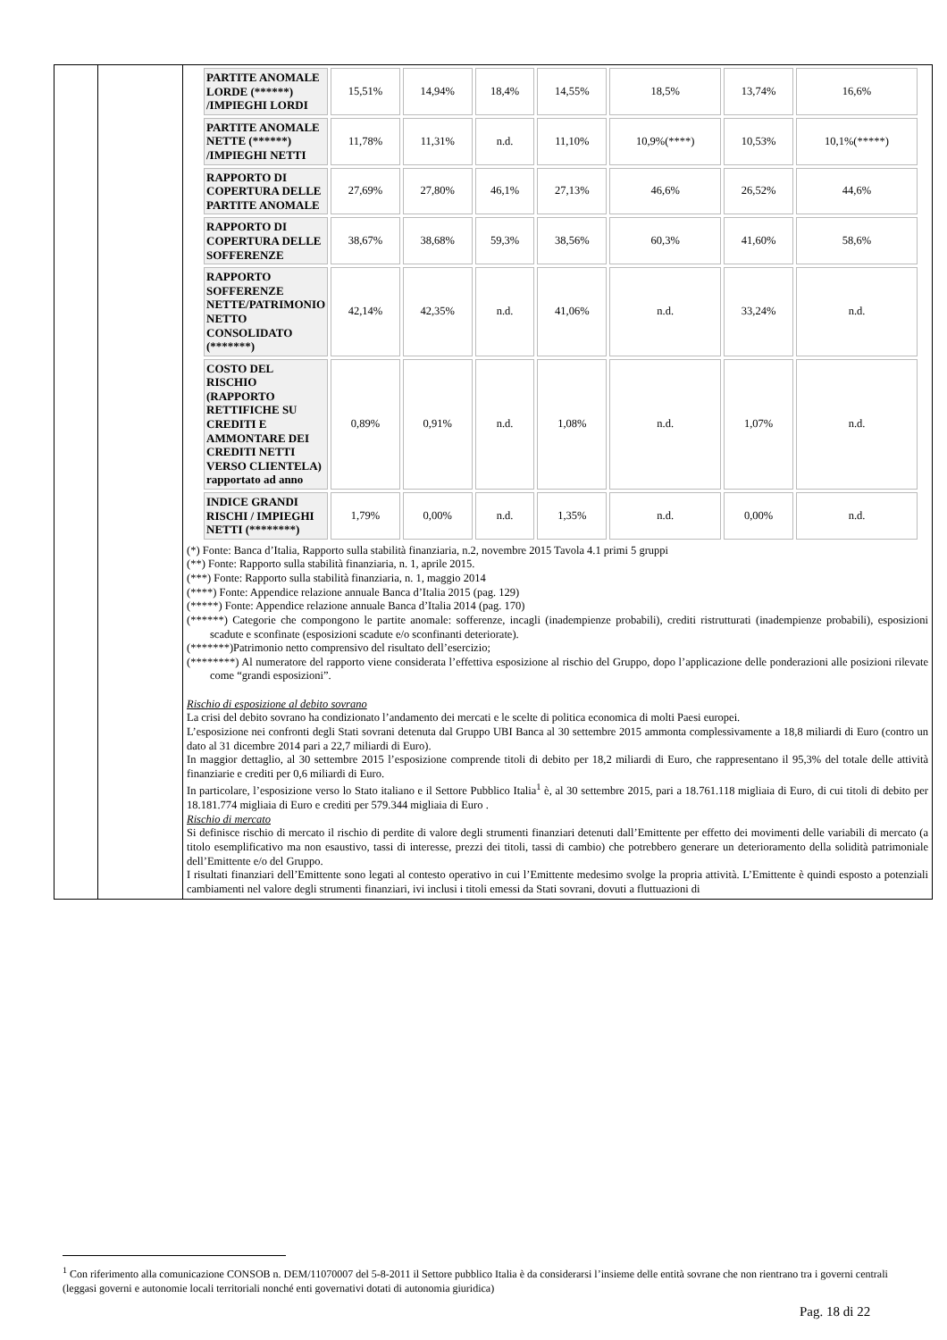| | | / PARTITE ANOMALE LORDE (******) /IMPIEGHI LORDI / 15,51% / 14,94% / 18,4% / 14,55% / 18,5% / 13,74% / 16,6% / / PARTITE ANOMALE NETTE (******) /IMPIEGHI NETTI / 11,78% / 11,31% / n.d. / 11,10% / 10,9%(****) / 10,53% / 10,1%(*****) / / RAPPORTO DI COPERTURA DELLE PARTITE ANOMALE / 27,69% / 27,80% / 46,1% / 27,13% / 46,6% / 26,52% / 44,6% / / RAPPORTO DI COPERTURA DELLE SOFFERENZE / 38,67% / 38,68% / 59,3% / 38,56% / 60,3% / 41,60% / 58,6% / / RAPPORTO SOFFERENZE NETTE/PATRIMONIO NETTO CONSOLIDATO (*******) / 42,14% / 42,35% / n.d. / 41,06% / n.d. / 33,24% / n.d. / / COSTO DEL RISCHIO (RAPPORTO RETTIFICHE SU CREDITI E AMMONTARE DEI CREDITI NETTI VERSO CLIENTELA) rapportato ad anno / 0,89% / 0,91% / n.d. / 1,08% / n.d. / 1,07% / n.d. / / INDICE GRANDI RISCHI / IMPIEGHI NETTI (********) / 1,79% / 0,00% / n.d. / 1,35% / n.d. / 0,00% / n.d. / (*) Fonte: Banca d’Italia, Rapporto sulla stabilità finanziaria, n.2, novembre 2015 Tavola 4.1 primi 5 gruppi (**) Fonte: Rapporto sulla stabilità finanziaria, n. 1, aprile 2015. (***) Fonte: Rapporto sulla stabilità finanziaria, n. 1, maggio 2014 (****) Fonte: Appendice relazione annuale Banca d’Italia 2015 (pag. 129) (*****) Fonte: Appendice relazione annuale Banca d’Italia 2014 (pag. 170) (******) Categorie che compongono le partite anomale: sofferenze, incagli (inadempienze probabili), crediti ristrutturati (inadempienze probabili), esposizioni scadute e sconfinate (esposizioni scadute e/o sconfinanti deteriorate). (*******)Patrimonio netto comprensivo del risultato dell’esercizio; (********) Al numeratore del rapporto viene considerata l’effettiva esposizione al rischio del Gruppo, dopo l’applicazione delle ponderazioni alle posizioni rilevate come “grandi esposizioni”. Rischio di esposizione al debito sovrano La crisi del debito sovrano ha condizionato l’andamento dei mercati e le scelte di politica economica di molti Paesi europei. L’esposizione nei confronti degli Stati sovrani detenuta dal Gruppo UBI Banca al 30 settembre 2015 ammonta complessivamente a 18,8 miliardi di Euro (contro un dato al 31 dicembre 2014 pari a 22,7 miliardi di Euro). In maggior dettaglio, al 30 settembre 2015 l’esposizione comprende titoli di debito per 18,2 miliardi di Euro, che rappresentano il 95,3% del totale delle attività finanziarie e crediti per 0,6 miliardi di Euro. In particolare, l’esposizione verso lo Stato italiano e il Settore Pubblico Italia<sup>1</sup> è, al 30 settembre 2015, pari a 18.761.118 migliaia di Euro, di cui titoli di debito per 18.181.774 migliaia di Euro e crediti per 579.344 migliaia di Euro . Rischio di mercato Si definisce rischio di mercato il rischio di perdite di valore degli strumenti finanziari detenuti dall’Emittente per effetto dei movimenti delle variabili di mercato (a titolo esemplificativo ma non esaustivo, tassi di interesse, prezzi dei titoli, tassi di cambio) che potrebbero generare un deterioramento della solidità patrimoniale dell’Emittente e/o del Gruppo. I risultati finanziari dell’Emittente sono legati al contesto operativo in cui l’Emittente medesimo svolge la propria attività. L’Emittente è quindi esposto a potenziali cambiamenti nel valore degli strumenti finanziari, ivi inclusi i titoli emessi da Stati sovrani, dovuti a fluttuazioni di |
<sup>1</sup> Con riferimento alla comunicazione CONSOB n. DEM/11070007 del 5-8-2011 il Settore pubblico Italia è da considerarsi l’insieme delle entità sovrane che non rientrano tra i governi centrali (leggasi governi e autonomie locali territoriali nonché enti governativi dotati di autonomia giuridica)
Pag. 18 di 22